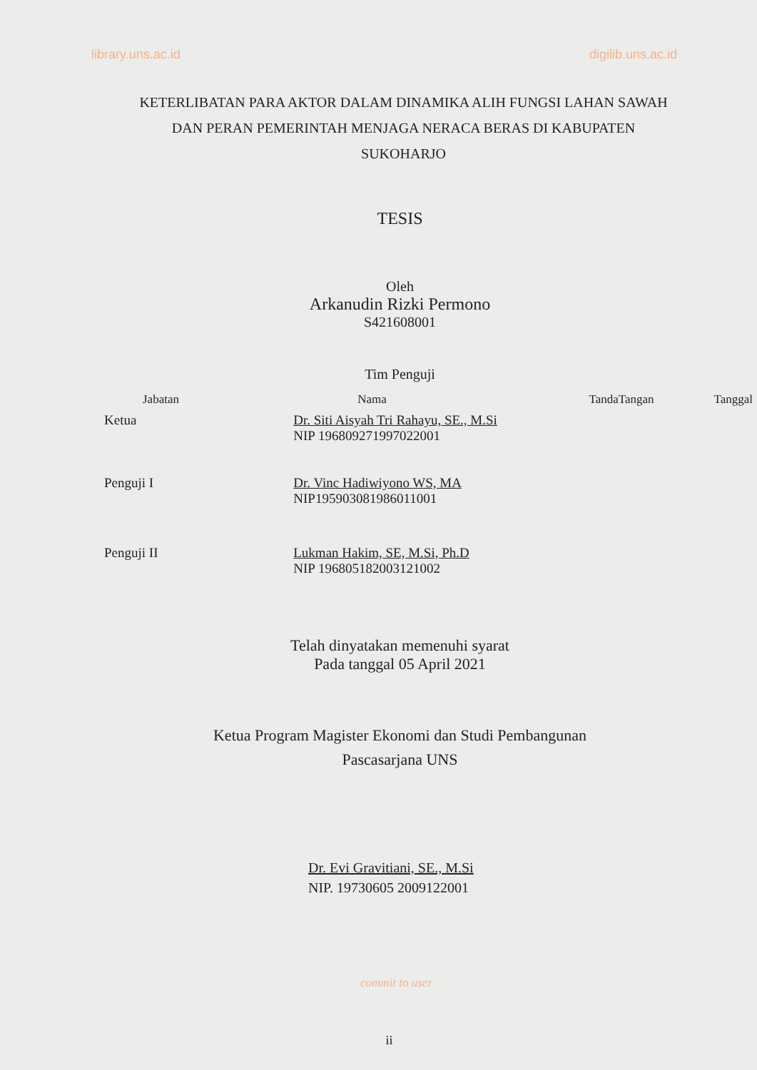library.uns.ac.id digilib.uns.ac.id
KETERLIBATAN PARA AKTOR DALAM DINAMIKA ALIH FUNGSI LAHAN SAWAH DAN PERAN PEMERINTAH MENJAGA NERACA BERAS DI KABUPATEN SUKOHARJO
TESIS
Oleh
Arkanudin Rizki Permono
S421608001
Tim Penguji
| Jabatan | Nama | TandaTangan | Tanggal |
| --- | --- | --- | --- |
| Ketua | Dr. Siti Aisyah Tri Rahayu, SE., M.Si NIP 196809271997022001 | | |
| Penguji I | Dr. Vinc Hadiwiyono WS, MA NIP195903081986011001 | | |
| Penguji II | Lukman Hakim, SE, M.Si, Ph.D NIP 196805182003121002 | | |
Telah dinyatakan memenuhi syarat
Pada tanggal 05 April 2021
Ketua Program Magister Ekonomi dan Studi Pembangunan
Pascasarjana UNS
Dr. Evi Gravitiani, SE., M.Si
NIP. 19730605 2009122001
commit to user
ii